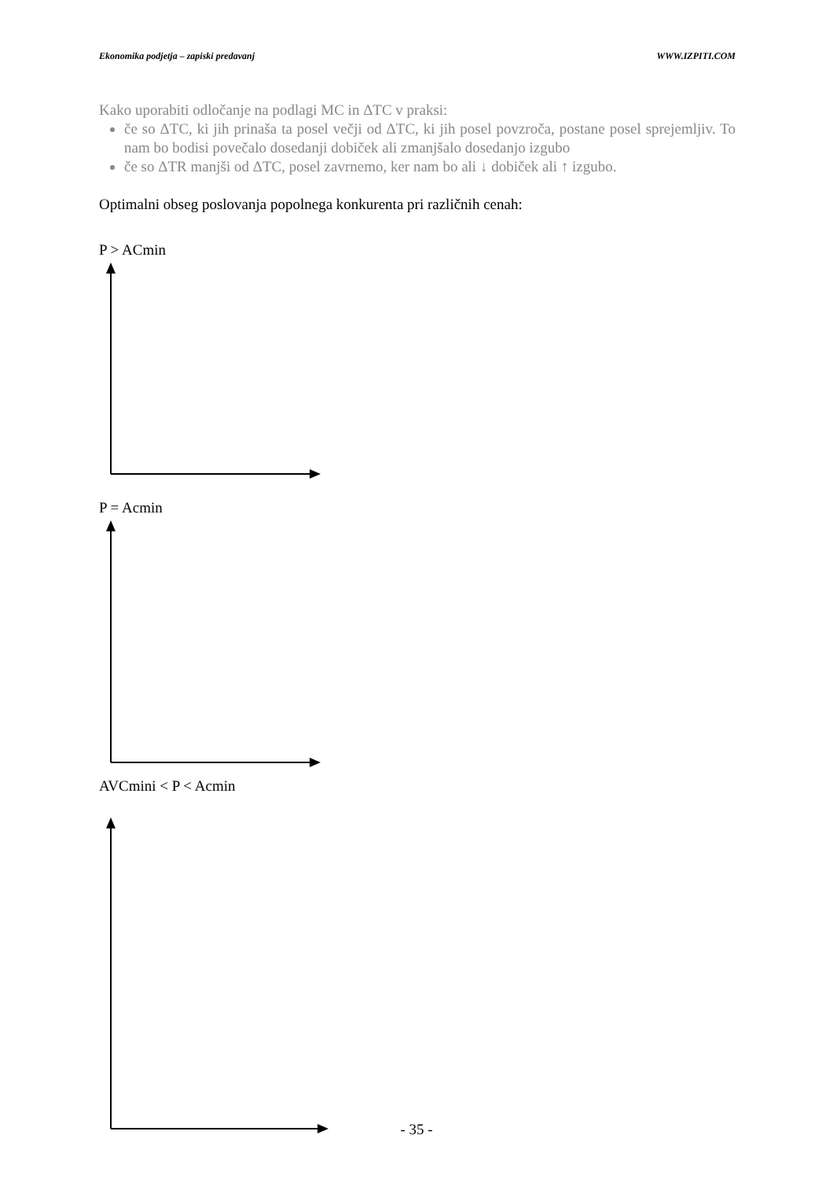Ekonomika podjetja – zapiski predavanj WWW.IZPITI.COM
Kako uporabiti odločanje na podlagi MC in ΔTC v praksi:
če so ΔTC, ki jih prinaša ta posel večji od ΔTC, ki jih posel povzroča, postane posel sprejemljiv. To nam bo bodisi povečalo dosedanji dobiček ali zmanjšalo dosedanjo izgubo
če so ΔTR manjši od ΔTC, posel zavrnemo, ker nam bo ali ↓ dobiček ali ↑ izgubo.
Optimalni obseg poslovanja popolnega konkurenta pri različnih cenah:
P > ACmin
P = Acmin
AVCmini < P < Acmin
- 35 -